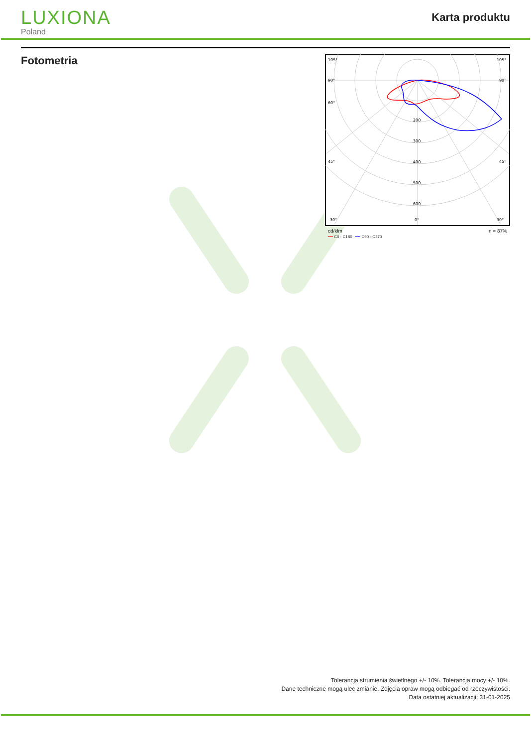LUXIONA
Poland
Karta produktu
Fotometria
105°
105°
90°
90°
60°
45°
45°
200
300
400
500
600
30°
0°
30°
cd/klm η = 87%
━━ C0 - C180 ━━ C90 - C270
Tolerancja strumienia świetlnego +/- 10%. Tolerancja mocy +/- 10%.
Dane techniczne mogą ulec zmianie. Zdjęcia opraw mogą odbiegać od rzeczywistości.
Data ostatniej aktualizacji: 31-01-2025